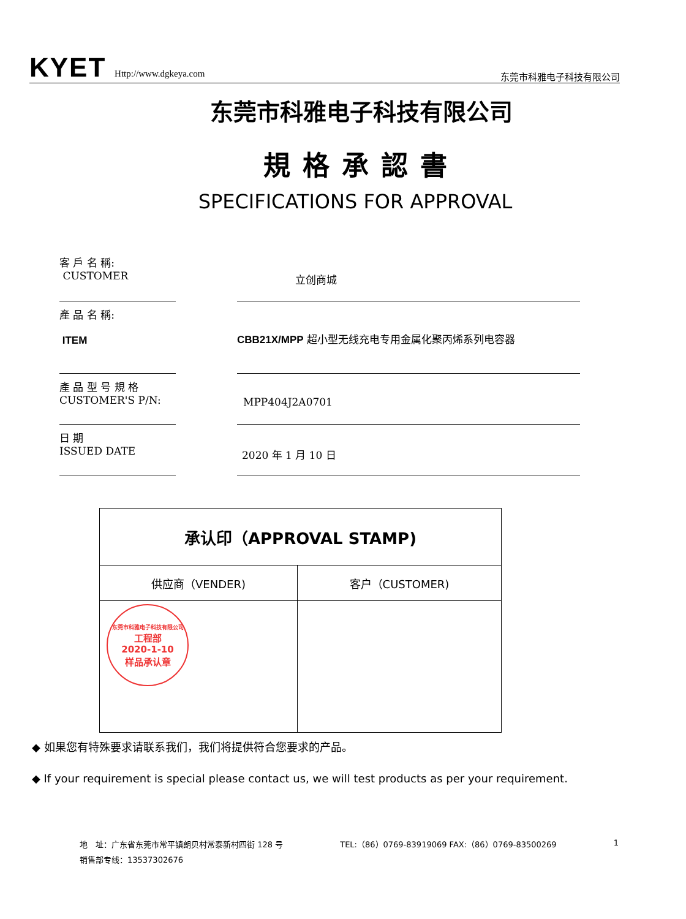KYET Http://www.dgkeya.com
东莞市科雅电子科技有限公司
东莞市科雅电子科技有限公司
規格承認書
SPECIFICATIONS FOR APPROVAL
客 戶 名 稱:
CUSTOMER
立创商城
產 品 名 稱:
ITEM
CBB21X/MPP 超小型无线充电专用金属化聚丙烯系列电容器
產 品 型 号 規 格
CUSTOMER'S P/N:
MPP404J2A0701
日 期
ISSUED DATE
2020 年 1 月 10 日
| 承认印（APPROVAL STAMP) | |
| 供应商（VENDER) | 客户（CUSTOMER) |
| 东莞市科雅电子科技有限公司 工程部 2020-1-10 样品承认章 | |
◆ 如果您有特殊要求请联系我们，我们将提供符合您要求的产品。
◆ If your requirement is special please contact us, we will test products as per your requirement.
地　址：广东省东莞市常平镇朗贝村常泰新村四街 128 号 TEL:（86）0769-83919069 FAX:（86）0769-83500269 1
销售部专线：13537302676